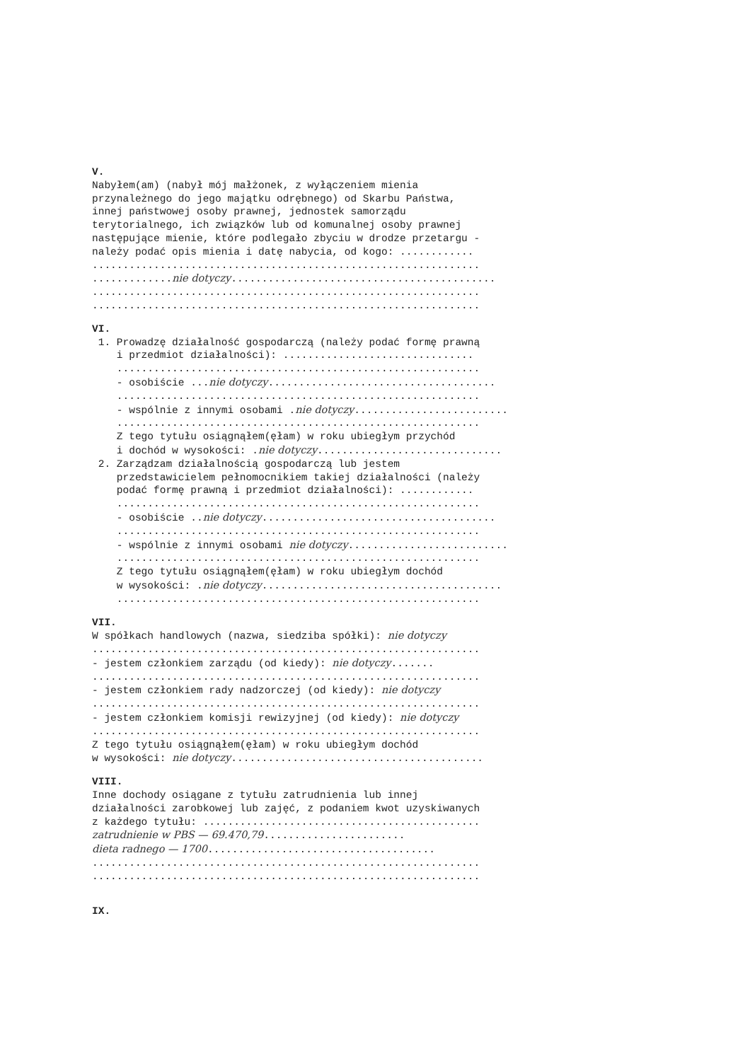V.
Nabyłem(am) (nabył mój małżonek, z wyłączeniem mienia przynależnego do jego majątku odrębnego) od Skarbu Państwa, innej państwowej osoby prawnej, jednostek samorządu terytorialnego, ich związków lub od komunalnej osoby prawnej następujące mienie, które podlegało zbyciu w drodze przetargu - należy podać opis mienia i datę nabycia, od kogo: ............ ............................................................... .............nie dotyczy........................................... ............................................................... ...............................................................
VI.
1. Prowadzę działalność gospodarczą (należy podać formę prawną i przedmiot działalności): ............................... ........................................................... - osobiście ...nie dotyczy..................................... ........................................................... - wspólnie z innymi osobami .nie dotyczy......................... ........................................................... Z tego tytułu osiągnąłem(ęłam) w roku ubiegłym przychód i dochód w wysokości: .nie dotyczy.............................. 2. Zarządzam działalnością gospodarczą lub jestem przedstawicielem pełnomocnikiem takiej działalności (należy podać formę prawną i przedmiot działalności): ............ ........................................................... - osobiście ..nie dotyczy...................................... ........................................................... - wspólnie z innymi osobami nie dotyczy.......................... ........................................................... Z tego tytułu osiągnąłem(ęłam) w roku ubiegłym dochód w wysokości: .nie dotyczy....................................... ...........................................................
VII.
W spółkach handlowych (nazwa, siedziba spółki): nie dotyczy ............................................................... - jestem członkiem zarządu (od kiedy): nie dotyczy....... ............................................................... - jestem członkiem rady nadzorczej (od kiedy): nie dotyczy ............................................................... - jestem członkiem komisji rewizyjnej (od kiedy): nie dotyczy ............................................................... Z tego tytułu osiągnąłem(ęłam) w roku ubiegłym dochód w wysokości: nie dotyczy.........................................
VIII.
Inne dochody osiągane z tytułu zatrudnienia lub innej działalności zarobkowej lub zajęć, z podaniem kwot uzyskiwanych z każdego tytułu: ............................................. zatrudnienie w PBS — 69.470,79....................... dieta radnego — 1700..................................... ............................................................... ...............................................................
IX.